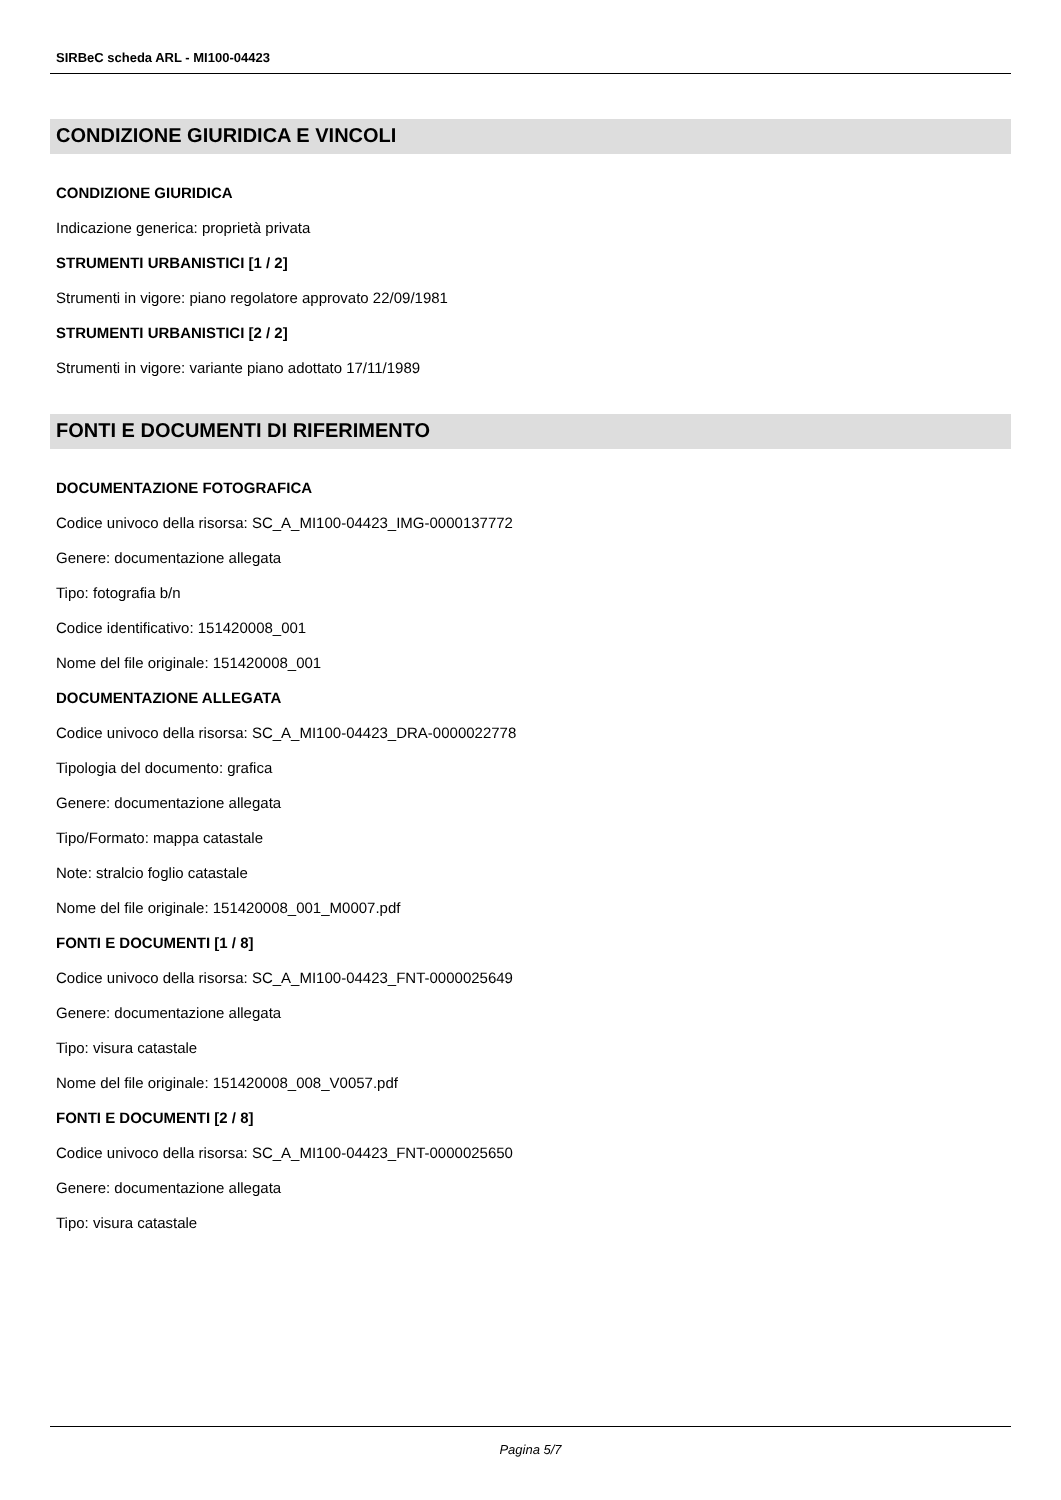SIRBeC scheda ARL - MI100-04423
CONDIZIONE GIURIDICA E VINCOLI
CONDIZIONE GIURIDICA
Indicazione generica: proprietà privata
STRUMENTI URBANISTICI [1 / 2]
Strumenti in vigore: piano regolatore approvato 22/09/1981
STRUMENTI URBANISTICI [2 / 2]
Strumenti in vigore: variante piano adottato 17/11/1989
FONTI E DOCUMENTI DI RIFERIMENTO
DOCUMENTAZIONE FOTOGRAFICA
Codice univoco della risorsa: SC_A_MI100-04423_IMG-0000137772
Genere: documentazione allegata
Tipo: fotografia b/n
Codice identificativo: 151420008_001
Nome del file originale: 151420008_001
DOCUMENTAZIONE ALLEGATA
Codice univoco della risorsa: SC_A_MI100-04423_DRA-0000022778
Tipologia del documento: grafica
Genere: documentazione allegata
Tipo/Formato: mappa catastale
Note: stralcio foglio catastale
Nome del file originale: 151420008_001_M0007.pdf
FONTI E DOCUMENTI [1 / 8]
Codice univoco della risorsa: SC_A_MI100-04423_FNT-0000025649
Genere: documentazione allegata
Tipo: visura catastale
Nome del file originale: 151420008_008_V0057.pdf
FONTI E DOCUMENTI [2 / 8]
Codice univoco della risorsa: SC_A_MI100-04423_FNT-0000025650
Genere: documentazione allegata
Tipo: visura catastale
Pagina 5/7